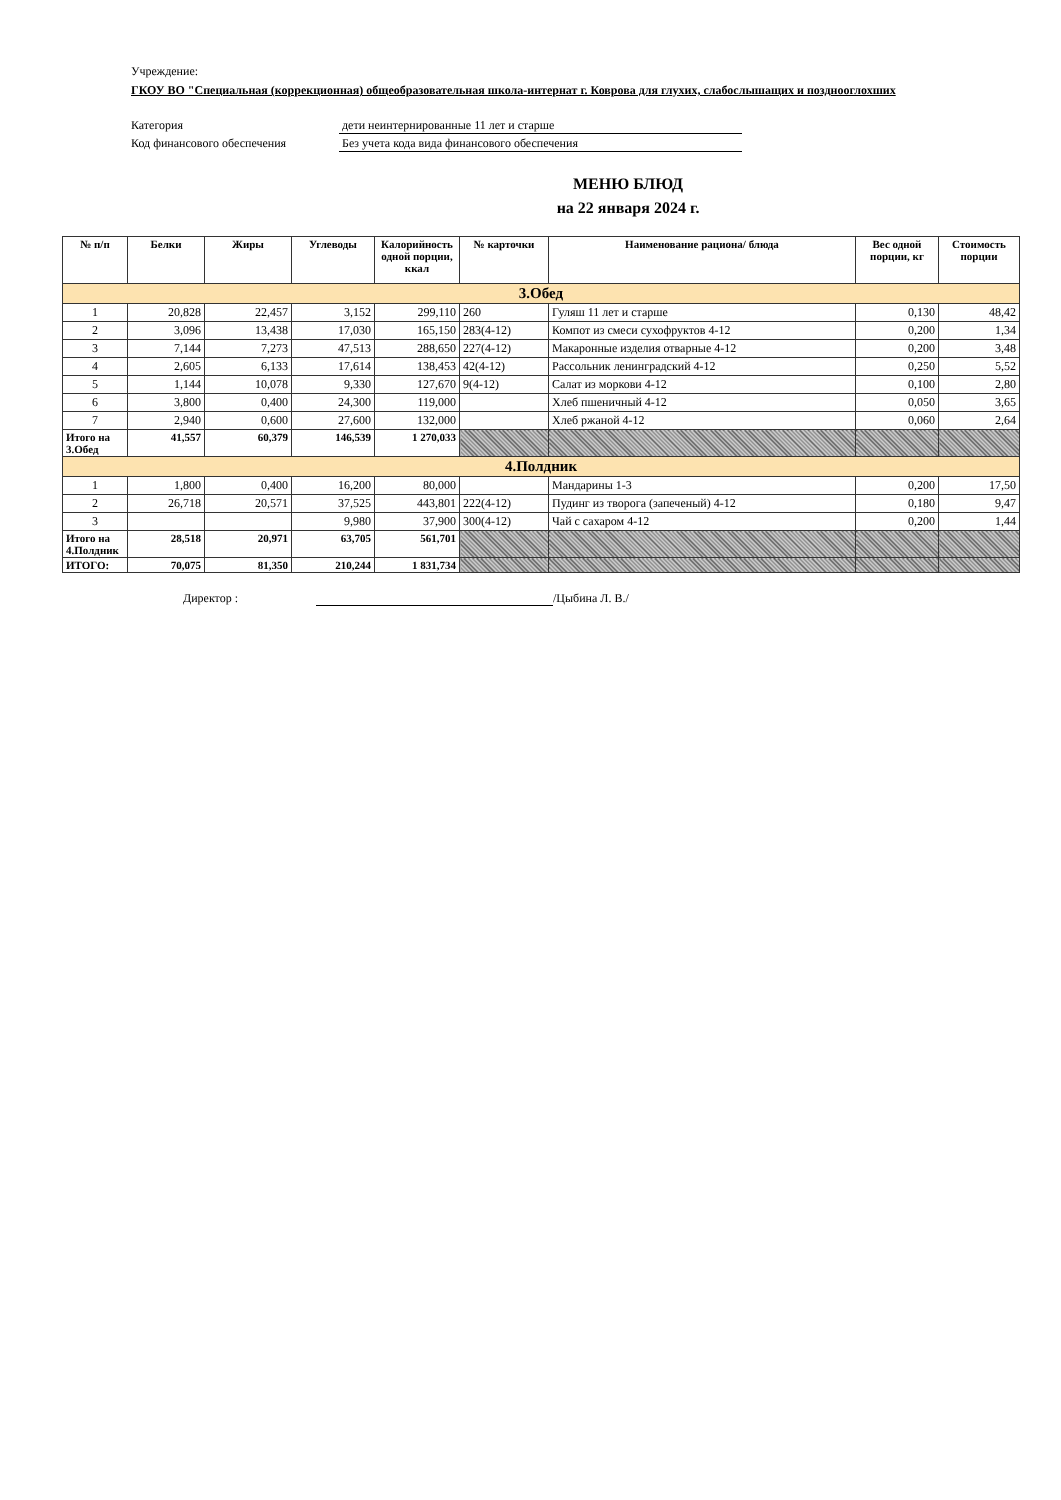Учреждение:
ГКОУ ВО "Специальная (коррекционная) общеобразовательная школа-интернат г. Коврова для глухих, слабослышащих и позднооглохших
Категория дети неинтернированные 11 лет и старше
Код финансового обеспечения Без учета кода вида финансового обеспечения
МЕНЮ БЛЮД
на 22 января 2024 г.
| № п/п | Белки | Жиры | Углеводы | Калорийность одной порции, ккал | № карточки | Наименование рациона/ блюда | Вес одной порции, кг | Стоимость порции |
| --- | --- | --- | --- | --- | --- | --- | --- | --- |
| 3.Обед | | | | | | | | |
| 1 | 20,828 | 22,457 | 3,152 | 299,110 | 260 | Гуляш 11 лет и старше | 0,130 | 48,42 |
| 2 | 3,096 | 13,438 | 17,030 | 165,150 | 283(4-12) | Компот из смеси сухофруктов 4-12 | 0,200 | 1,34 |
| 3 | 7,144 | 7,273 | 47,513 | 288,650 | 227(4-12) | Макаронные изделия отварные 4-12 | 0,200 | 3,48 |
| 4 | 2,605 | 6,133 | 17,614 | 138,453 | 42(4-12) | Рассольник ленинградский 4-12 | 0,250 | 5,52 |
| 5 | 1,144 | 10,078 | 9,330 | 127,670 | 9(4-12) | Салат из моркови 4-12 | 0,100 | 2,80 |
| 6 | 3,800 | 0,400 | 24,300 | 119,000 | | Хлеб пшеничный 4-12 | 0,050 | 3,65 |
| 7 | 2,940 | 0,600 | 27,600 | 132,000 | | Хлеб ржаной 4-12 | 0,060 | 2,64 |
| Итого на 3.Обед | 41,557 | 60,379 | 146,539 | 1 270,033 | | | | |
| 4.Полдник | | | | | | | | |
| 1 | 1,800 | 0,400 | 16,200 | 80,000 | | Мандарины 1-3 | 0,200 | 17,50 |
| 2 | 26,718 | 20,571 | 37,525 | 443,801 | 222(4-12) | Пудинг из творога (запеченый) 4-12 | 0,180 | 9,47 |
| 3 | | | 9,980 | 37,900 | 300(4-12) | Чай с сахаром 4-12 | 0,200 | 1,44 |
| Итого на 4.Полдник | 28,518 | 20,971 | 63,705 | 561,701 | | | | |
| ИТОГО: | 70,075 | 81,350 | 210,244 | 1 831,734 | | | | |
Директор : /Цыбина Л. В./